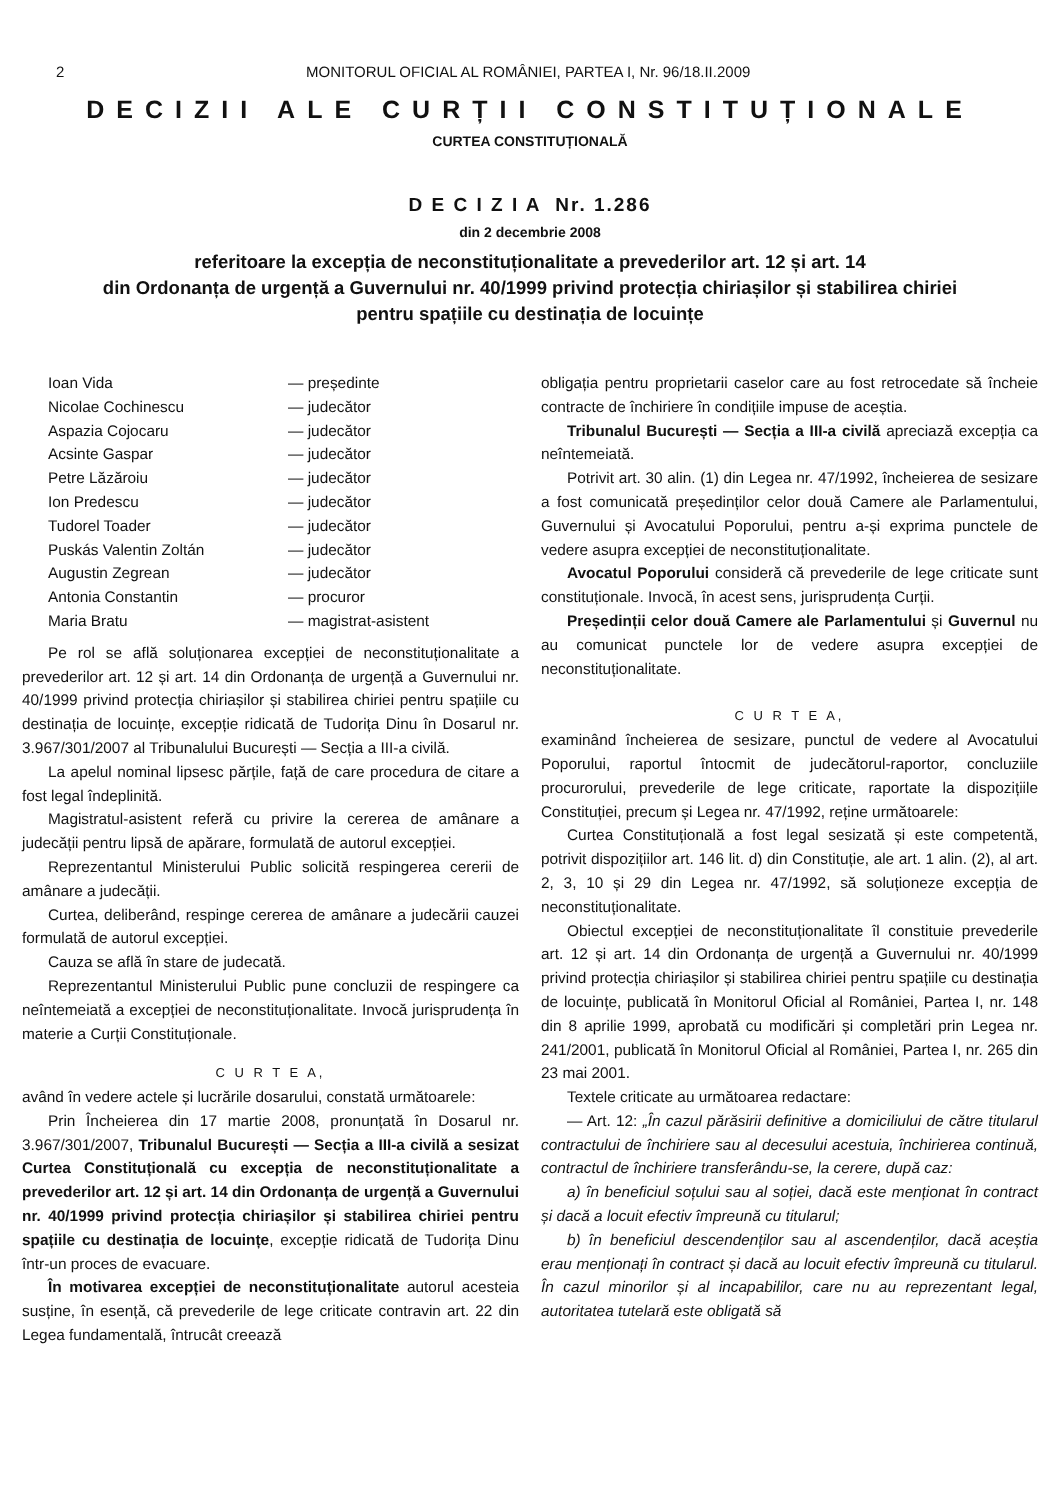2 MONITORUL OFICIAL AL ROMÂNIEI, PARTEA I, Nr. 96/18.II.2009
DECIZII ALE CURȚII CONSTITUȚIONALE
CURTEA CONSTITUȚIONALĂ
D E C I Z I A Nr. 1.286
din 2 decembrie 2008
referitoare la excepția de neconstituționalitate a prevederilor art. 12 și art. 14
din Ordonanța de urgență a Guvernului nr. 40/1999 privind protecția chiriașilor și stabilirea chiriei
pentru spațiile cu destinația de locuințe
Ioan Vida — președinte Nicolae Cochinescu — judecător Aspazia Cojocaru — judecător Acsinte Gaspar — judecător Petre Lăzăroiu — judecător Ion Predescu — judecător Tudorel Toader — judecător Puskás Valentin Zoltán — judecător Augustin Zegrean — judecător Antonia Constantin — procuror Maria Bratu — magistrat-asistent
Pe rol se află soluționarea excepției de neconstituționalitate a prevederilor art. 12 și art. 14 din Ordonanța de urgență a Guvernului nr. 40/1999 privind protecția chiriașilor și stabilirea chiriei pentru spațiile cu destinația de locuințe, excepție ridicată de Tudorița Dinu în Dosarul nr. 3.967/301/2007 al Tribunalului București — Secția a III-a civilă.
La apelul nominal lipsesc părțile, față de care procedura de citare a fost legal îndeplinită.
Magistratul-asistent referă cu privire la cererea de amânare a judecății pentru lipsă de apărare, formulată de autorul excepției.
Reprezentantul Ministerului Public solicită respingerea cererii de amânare a judecății.
Curtea, deliberând, respinge cererea de amânare a judecării cauzei formulată de autorul excepției.
Cauza se află în stare de judecată.
Reprezentantul Ministerului Public pune concluzii de respingere ca neîntemeiată a excepției de neconstituționalitate. Invocă jurisprudența în materie a Curții Constituționale.
C U R T E A,
având în vedere actele și lucrările dosarului, constată următoarele:
Prin Încheierea din 17 martie 2008, pronunțată în Dosarul nr. 3.967/301/2007, Tribunalul București — Secția a III-a civilă a sesizat Curtea Constituțională cu excepția de neconstituționalitate a prevederilor art. 12 și art. 14 din Ordonanța de urgență a Guvernului nr. 40/1999 privind protecția chiriașilor și stabilirea chiriei pentru spațiile cu destinația de locuințe, excepție ridicată de Tudorița Dinu într-un proces de evacuare.
În motivarea excepției de neconstituționalitate autorul acesteia susține, în esență, că prevederile de lege criticate contravin art. 22 din Legea fundamentală, întrucât creează
obligația pentru proprietarii caselor care au fost retrocedate să încheie contracte de închiriere în condițiile impuse de aceștia.
Tribunalul București — Secția a III-a civilă apreciază excepția ca neîntemeiată.
Potrivit art. 30 alin. (1) din Legea nr. 47/1992, încheierea de sesizare a fost comunicată președinților celor două Camere ale Parlamentului, Guvernului și Avocatului Poporului, pentru a-și exprima punctele de vedere asupra excepției de neconstituționalitate.
Avocatul Poporului consideră că prevederile de lege criticate sunt constituționale. Invocă, în acest sens, jurisprudența Curții.
Președinții celor două Camere ale Parlamentului și Guvernul nu au comunicat punctele lor de vedere asupra excepției de neconstituționalitate.
C U R T E A,
examinând încheierea de sesizare, punctul de vedere al Avocatului Poporului, raportul întocmit de judecătorul-raportor, concluziile procurorului, prevederile de lege criticate, raportate la dispozițiile Constituției, precum și Legea nr. 47/1992, reține următoarele:
Curtea Constituțională a fost legal sesizată și este competentă, potrivit dispozițiilor art. 146 lit. d) din Constituție, ale art. 1 alin. (2), al art. 2, 3, 10 și 29 din Legea nr. 47/1992, să soluționeze excepția de neconstituționalitate.
Obiectul excepției de neconstituționalitate îl constituie prevederile art. 12 și art. 14 din Ordonanța de urgență a Guvernului nr. 40/1999 privind protecția chiriașilor și stabilirea chiriei pentru spațiile cu destinația de locuințe, publicată în Monitorul Oficial al României, Partea I, nr. 148 din 8 aprilie 1999, aprobată cu modificări și completări prin Legea nr. 241/2001, publicată în Monitorul Oficial al României, Partea I, nr. 265 din 23 mai 2001.
Textele criticate au următoarea redactare:
— Art. 12: „În cazul părăsirii definitive a domiciliului de către titularul contractului de închiriere sau al decesului acestuia, închirierea continuă, contractul de închiriere transferându-se, la cerere, după caz:
a) în beneficiul soțului sau al soției, dacă este menționat în contract și dacă a locuit efectiv împreună cu titularul;
b) în beneficiul descendenților sau al ascendenților, dacă aceștia erau menționați în contract și dacă au locuit efectiv împreună cu titularul. În cazul minorilor și al incapabililor, care nu au reprezentant legal, autoritatea tutelară este obligată să